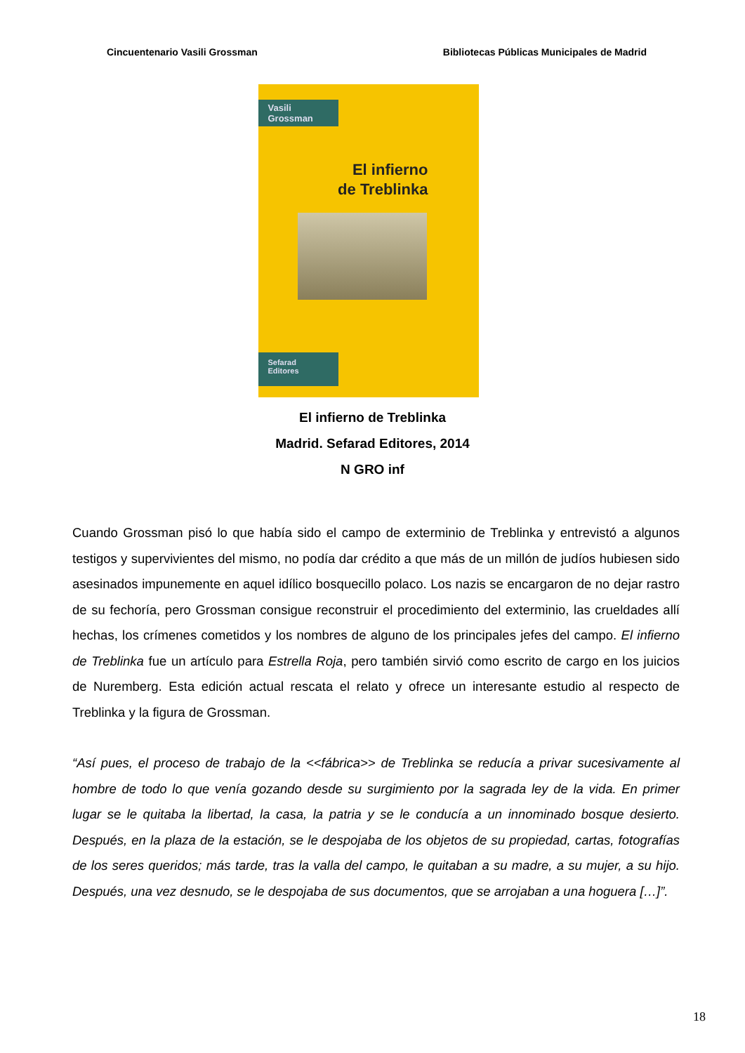Cincuentenario Vasili Grossman Bibliotecas Públicas Municipales de Madrid
Vasili
Grossman
El infierno
de Treblinka
Sefarad
Editores
El infierno de Treblinka
Madrid. Sefarad Editores, 2014
N GRO inf
Cuando Grossman pisó lo que había sido el campo de exterminio de Treblinka y entrevistó a algunos testigos y supervivientes del mismo, no podía dar crédito a que más de un millón de judíos hubiesen sido asesinados impunemente en aquel idílico bosquecillo polaco. Los nazis se encargaron de no dejar rastro de su fechoría, pero Grossman consigue reconstruir el procedimiento del exterminio, las crueldades allí hechas, los crímenes cometidos y los nombres de alguno de los principales jefes del campo. El infierno de Treblinka fue un artículo para Estrella Roja, pero también sirvió como escrito de cargo en los juicios de Nuremberg. Esta edición actual rescata el relato y ofrece un interesante estudio al respecto de Treblinka y la figura de Grossman.
“Así pues, el proceso de trabajo de la <<fábrica>> de Treblinka se reducía a privar sucesivamente al hombre de todo lo que venía gozando desde su surgimiento por la sagrada ley de la vida. En primer lugar se le quitaba la libertad, la casa, la patria y se le conducía a un innominado bosque desierto. Después, en la plaza de la estación, se le despojaba de los objetos de su propiedad, cartas, fotografías de los seres queridos; más tarde, tras la valla del campo, le quitaban a su madre, a su mujer, a su hijo. Después, una vez desnudo, se le despojaba de sus documentos, que se arrojaban a una hoguera […]”.
18